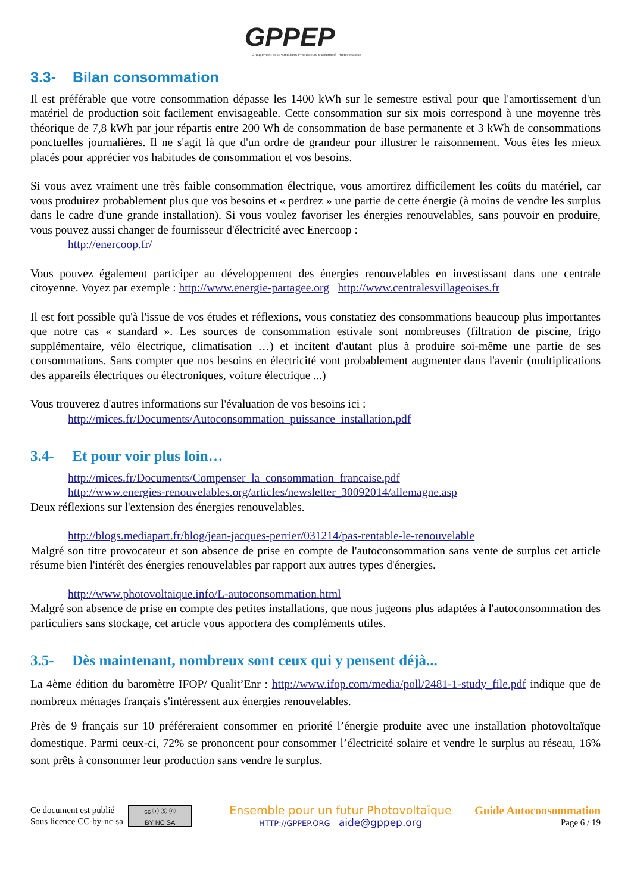GPPEP
Groupement des Particuliers Producteurs d'Electricité Photovoltaïque
3.3- Bilan consommation
Il est préférable que votre consommation dépasse les 1400 kWh sur le semestre estival pour que l'amortissement d'un matériel de production soit facilement envisageable. Cette consommation sur six mois correspond à une moyenne très théorique de 7,8 kWh par jour répartis entre 200 Wh de consommation de base permanente et 3 kWh de consommations ponctuelles journalières. Il ne s'agit là que d'un ordre de grandeur pour illustrer le raisonnement. Vous êtes les mieux placés pour apprécier vos habitudes de consommation et vos besoins.
Si vous avez vraiment une très faible consommation électrique, vous amortirez difficilement les coûts du matériel, car vous produirez probablement plus que vos besoins et « perdrez » une partie de cette énergie (à moins de vendre les surplus dans le cadre d'une grande installation). Si vous voulez favoriser les énergies renouvelables, sans pouvoir en produire, vous pouvez aussi changer de fournisseur d'électricité avec Enercoop :
http://enercoop.fr/
Vous pouvez également participer au développement des énergies renouvelables en investissant dans une centrale citoyenne. Voyez par exemple : http://www.energie-partagee.org http://www.centralesvillageoises.fr
Il est fort possible qu'à l'issue de vos études et réflexions, vous constatiez des consommations beaucoup plus importantes que notre cas « standard ». Les sources de consommation estivale sont nombreuses (filtration de piscine, frigo supplémentaire, vélo électrique, climatisation …) et incitent d'autant plus à produire soi-même une partie de ses consommations. Sans compter que nos besoins en électricité vont probablement augmenter dans l'avenir (multiplications des appareils électriques ou électroniques, voiture électrique ...)
Vous trouverez d'autres informations sur l'évaluation de vos besoins ici :
http://mices.fr/Documents/Autoconsommation_puissance_installation.pdf
3.4- Et pour voir plus loin…
http://mices.fr/Documents/Compenser_la_consommation_francaise.pdf
http://www.energies-renouvelables.org/articles/newsletter_30092014/allemagne.asp
Deux réflexions sur l'extension des énergies renouvelables.
http://blogs.mediapart.fr/blog/jean-jacques-perrier/031214/pas-rentable-le-renouvelable
Malgré son titre provocateur et son absence de prise en compte de l'autoconsommation sans vente de surplus cet article résume bien l'intérêt des énergies renouvelables par rapport aux autres types d'énergies.
http://www.photovoltaique.info/L-autoconsommation.html
Malgré son absence de prise en compte des petites installations, que nous jugeons plus adaptées à l'autoconsommation des particuliers sans stockage, cet article vous apportera des compléments utiles.
3.5- Dès maintenant, nombreux sont ceux qui y pensent déjà...
La 4ème édition du baromètre IFOP/ Qualit’Enr : http://www.ifop.com/media/poll/2481-1-study_file.pdf indique que de nombreux ménages français s'intéressent aux énergies renouvelables.
Près de 9 français sur 10 préféreraient consommer en priorité l’énergie produite avec une installation photovoltaïque domestique. Parmi ceux-ci, 72% se prononcent pour consommer l’électricité solaire et vendre le surplus au réseau, 16% sont prêts à consommer leur production sans vendre le surplus.
Ce document est publié
Sous licence CC-by-nc-sa
cc ⓘ Ⓢ ⓞ
BY NC SA
Ensemble pour un futur Photovoltaïque
HTTP://GPPEP.ORG aide@gppep.org
Guide Autoconsommation
Page 6 / 19